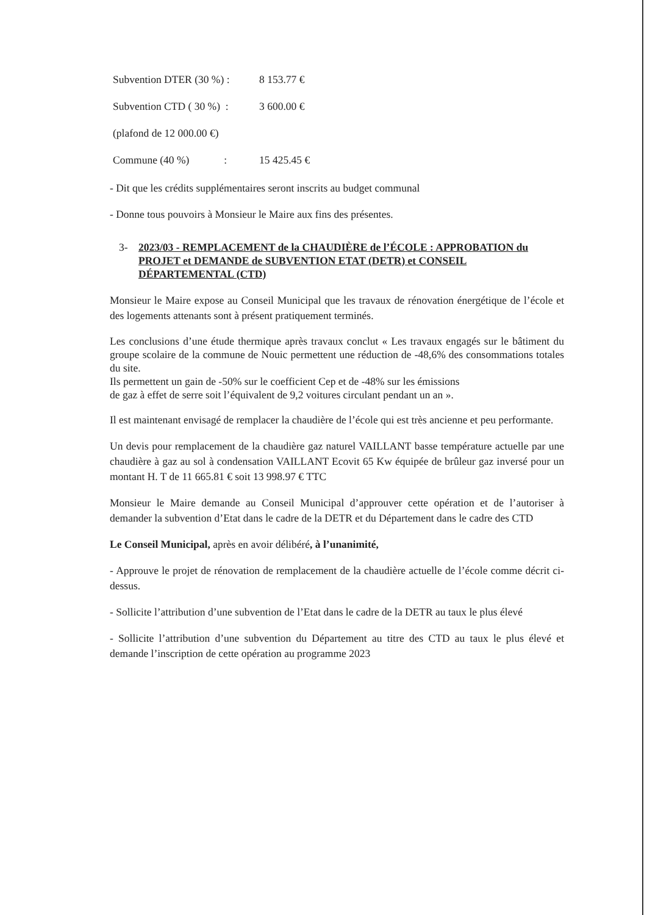Subvention DTER (30 %) : 8 153.77 €
Subvention CTD ( 30 %) : 3 600.00 €
(plafond de 12 000.00 €)
Commune (40 %) : 15 425.45 €
- Dit que les crédits supplémentaires seront inscrits au budget communal
- Donne tous pouvoirs à Monsieur le Maire aux fins des présentes.
3- 2023/03 - REMPLACEMENT de la CHAUDIÈRE de l’ÉCOLE : APPROBATION du PROJET et DEMANDE de SUBVENTION ETAT (DETR) et CONSEIL DÉPARTEMENTAL (CTD)
Monsieur le Maire expose au Conseil Municipal que les travaux de rénovation énergétique de l’école et des logements attenants sont à présent pratiquement terminés.
Les conclusions d’une étude thermique après travaux conclut « Les travaux engagés sur le bâtiment du groupe scolaire de la commune de Nouic permettent une réduction de -48,6% des consommations totales du site.
Ils permettent un gain de -50% sur le coefficient Cep et de -48% sur les émissions
de gaz à effet de serre soit l’équivalent de 9,2 voitures circulant pendant un an ».
Il est maintenant envisagé de remplacer la chaudière de l’école qui est très ancienne et peu performante.
Un devis pour remplacement de la chaudière gaz naturel VAILLANT basse température actuelle par une chaudière à gaz au sol à condensation VAILLANT Ecovit 65 Kw équipée de brûleur gaz inversé pour un montant H. T de 11 665.81 € soit 13 998.97 € TTC
Monsieur le Maire demande au Conseil Municipal d’approuver cette opération et de l’autoriser à demander la subvention d’Etat dans le cadre de la DETR et du Département dans le cadre des CTD
Le Conseil Municipal, après en avoir délibéré, à l’unanimité,
- Approuve le projet de rénovation de remplacement de la chaudière actuelle de l’école comme décrit ci-dessus.
- Sollicite l’attribution d’une subvention de l’Etat dans le cadre de la DETR au taux le plus élevé
- Sollicite l’attribution d’une subvention du Département au titre des CTD au taux le plus élevé et demande l’inscription de cette opération au programme 2023